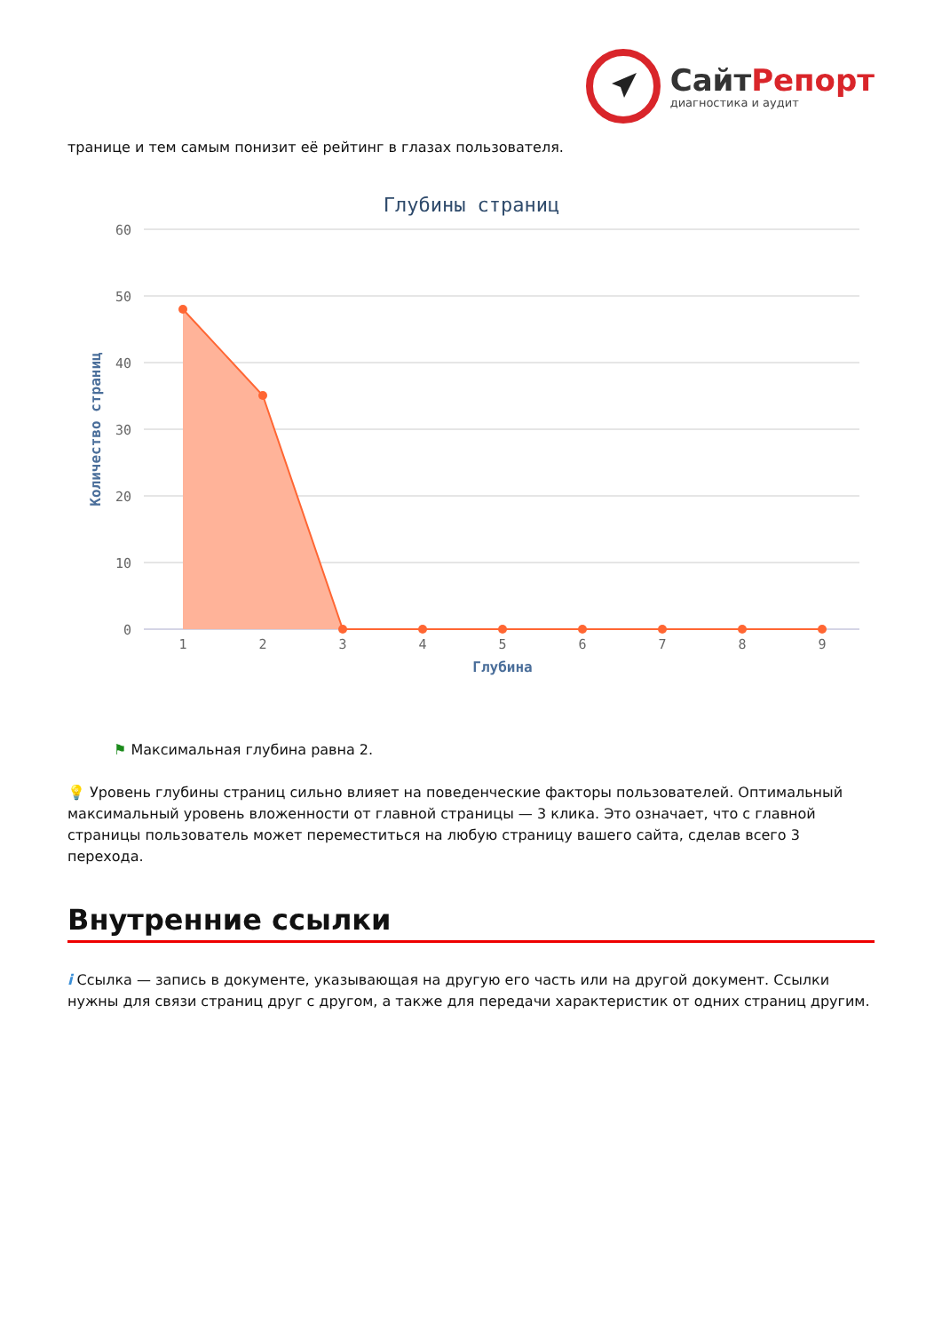СайтРепорт
диагностика и аудит
транице и тем самым понизит её рейтинг в глазах пользователя.
Глубины страниц
60
50
40
30
20
10
0
Количество страниц
1
2
3
4
5
6
7
8
9
Глубина
⚑ Максимальная глубина равна 2.
💡 Уровень глубины страниц сильно влияет на поведенческие факторы пользователей. Оптимальный максимальный уровень вложенности от главной страницы — 3 клика. Это означает, что с главной страницы пользователь может переместиться на любую страницу вашего сайта, сделав всего 3 перехода.
Внутренние ссылки
i Ссылка — запись в документе, указывающая на другую его часть или на другой документ. Ссылки нужны для связи страниц друг с другом, а также для передачи характеристик от одних страниц другим.